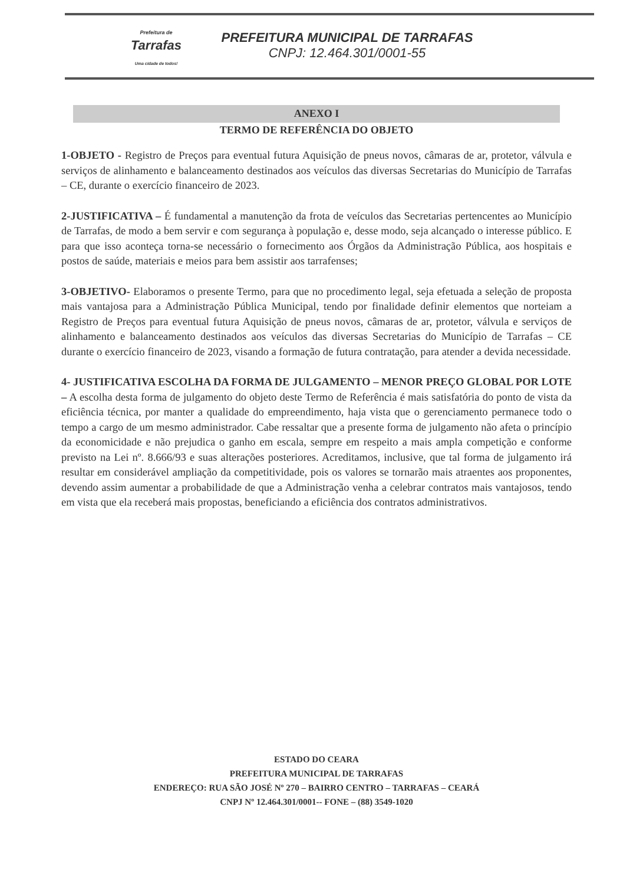Prefeitura de
Tarrafas
Uma cidade de todos!
PREFEITURA MUNICIPAL DE TARRAFAS
CNPJ: 12.464.301/0001-55
ANEXO I
TERMO DE REFERÊNCIA DO OBJETO
1-OBJETO - Registro de Preços para eventual futura Aquisição de pneus novos, câmaras de ar, protetor, válvula e serviços de alinhamento e balanceamento destinados aos veículos das diversas Secretarias do Município de Tarrafas – CE, durante o exercício financeiro de 2023.
2-JUSTIFICATIVA – É fundamental a manutenção da frota de veículos das Secretarias pertencentes ao Município de Tarrafas, de modo a bem servir e com segurança à população e, desse modo, seja alcançado o interesse público. E para que isso aconteça torna-se necessário o fornecimento aos Órgãos da Administração Pública, aos hospitais e postos de saúde, materiais e meios para bem assistir aos tarrafenses;
3-OBJETIVO- Elaboramos o presente Termo, para que no procedimento legal, seja efetuada a seleção de proposta mais vantajosa para a Administração Pública Municipal, tendo por finalidade definir elementos que norteiam a Registro de Preços para eventual futura Aquisição de pneus novos, câmaras de ar, protetor, válvula e serviços de alinhamento e balanceamento destinados aos veículos das diversas Secretarias do Município de Tarrafas – CE durante o exercício financeiro de 2023, visando a formação de futura contratação, para atender a devida necessidade.
4- JUSTIFICATIVA ESCOLHA DA FORMA DE JULGAMENTO – MENOR PREÇO GLOBAL POR LOTE – A escolha desta forma de julgamento do objeto deste Termo de Referência é mais satisfatória do ponto de vista da eficiência técnica, por manter a qualidade do empreendimento, haja vista que o gerenciamento permanece todo o tempo a cargo de um mesmo administrador. Cabe ressaltar que a presente forma de julgamento não afeta o princípio da economicidade e não prejudica o ganho em escala, sempre em respeito a mais ampla competição e conforme previsto na Lei nº. 8.666/93 e suas alterações posteriores. Acreditamos, inclusive, que tal forma de julgamento irá resultar em considerável ampliação da competitividade, pois os valores se tornarão mais atraentes aos proponentes, devendo assim aumentar a probabilidade de que a Administração venha a celebrar contratos mais vantajosos, tendo em vista que ela receberá mais propostas, beneficiando a eficiência dos contratos administrativos.
ESTADO DO CEARA
PREFEITURA MUNICIPAL DE TARRAFAS
ENDEREÇO: RUA SÃO JOSÉ Nº 270 – BAIRRO CENTRO – TARRAFAS – CEARÁ
CNPJ Nº 12.464.301/0001-- FONE – (88) 3549-1020